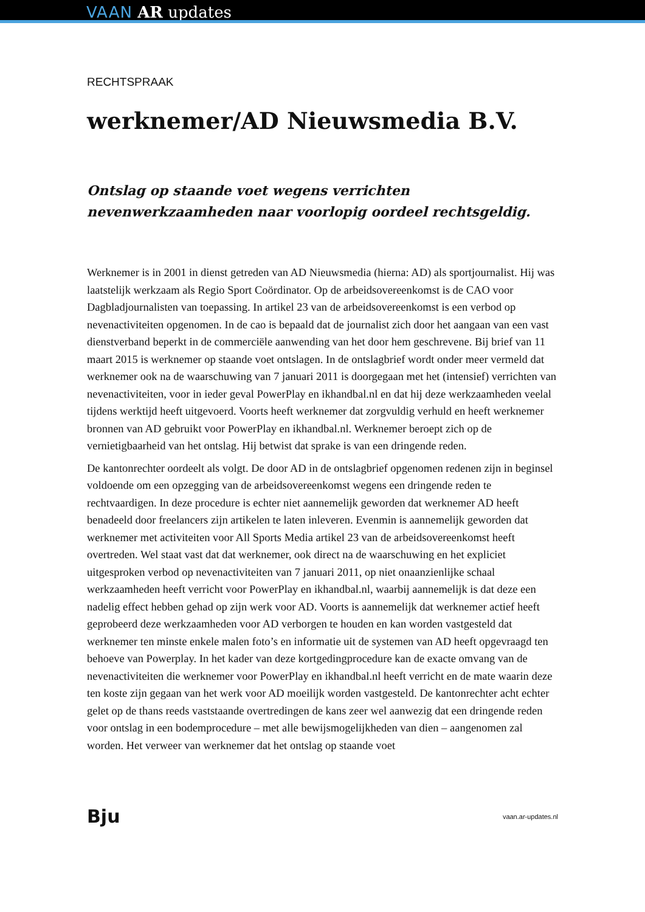VAAN AR updates
RECHTSPRAAK
werknemer/AD Nieuwsmedia B.V.
Ontslag op staande voet wegens verrichten nevenwerkzaamheden naar voorlopig oordeel rechtsgeldig.
Werknemer is in 2001 in dienst getreden van AD Nieuwsmedia (hierna: AD) als sportjournalist. Hij was laatstelijk werkzaam als Regio Sport Coördinator. Op de arbeidsovereenkomst is de CAO voor Dagbladjournalisten van toepassing. In artikel 23 van de arbeidsovereenkomst is een verbod op nevenactiviteiten opgenomen. In de cao is bepaald dat de journalist zich door het aangaan van een vast dienstverband beperkt in de commerciële aanwending van het door hem geschrevene. Bij brief van 11 maart 2015 is werknemer op staande voet ontslagen. In de ontslagbrief wordt onder meer vermeld dat werknemer ook na de waarschuwing van 7 januari 2011 is doorgegaan met het (intensief) verrichten van nevenactiviteiten, voor in ieder geval PowerPlay en ikhandbal.nl en dat hij deze werkzaamheden veelal tijdens werktijd heeft uitgevoerd. Voorts heeft werknemer dat zorgvuldig verhuld en heeft werknemer bronnen van AD gebruikt voor PowerPlay en ikhandbal.nl. Werknemer beroept zich op de vernietigbaarheid van het ontslag. Hij betwist dat sprake is van een dringende reden.
De kantonrechter oordeelt als volgt. De door AD in de ontslagbrief opgenomen redenen zijn in beginsel voldoende om een opzegging van de arbeidsovereenkomst wegens een dringende reden te rechtvaardigen. In deze procedure is echter niet aannemelijk geworden dat werknemer AD heeft benadeeld door freelancers zijn artikelen te laten inleveren. Evenmin is aannemelijk geworden dat werknemer met activiteiten voor All Sports Media artikel 23 van de arbeidsovereenkomst heeft overtreden. Wel staat vast dat dat werknemer, ook direct na de waarschuwing en het expliciet uitgesproken verbod op nevenactiviteiten van 7 januari 2011, op niet onaanzienlijke schaal werkzaamheden heeft verricht voor PowerPlay en ikhandbal.nl, waarbij aannemelijk is dat deze een nadelig effect hebben gehad op zijn werk voor AD. Voorts is aannemelijk dat werknemer actief heeft geprobeerd deze werkzaamheden voor AD verborgen te houden en kan worden vastgesteld dat werknemer ten minste enkele malen foto’s en informatie uit de systemen van AD heeft opgevraagd ten behoeve van Powerplay. In het kader van deze kortgedingprocedure kan de exacte omvang van de nevenactiviteiten die werknemer voor PowerPlay en ikhandbal.nl heeft verricht en de mate waarin deze ten koste zijn gegaan van het werk voor AD moeilijk worden vastgesteld. De kantonrechter acht echter gelet op de thans reeds vaststaande overtredingen de kans zeer wel aanwezig dat een dringende reden voor ontslag in een bodemprocedure – met alle bewijsmogelijkheden van dien – aangenomen zal worden. Het verweer van werknemer dat het ontslag op staande voet
Bju vaan.ar-updates.nl